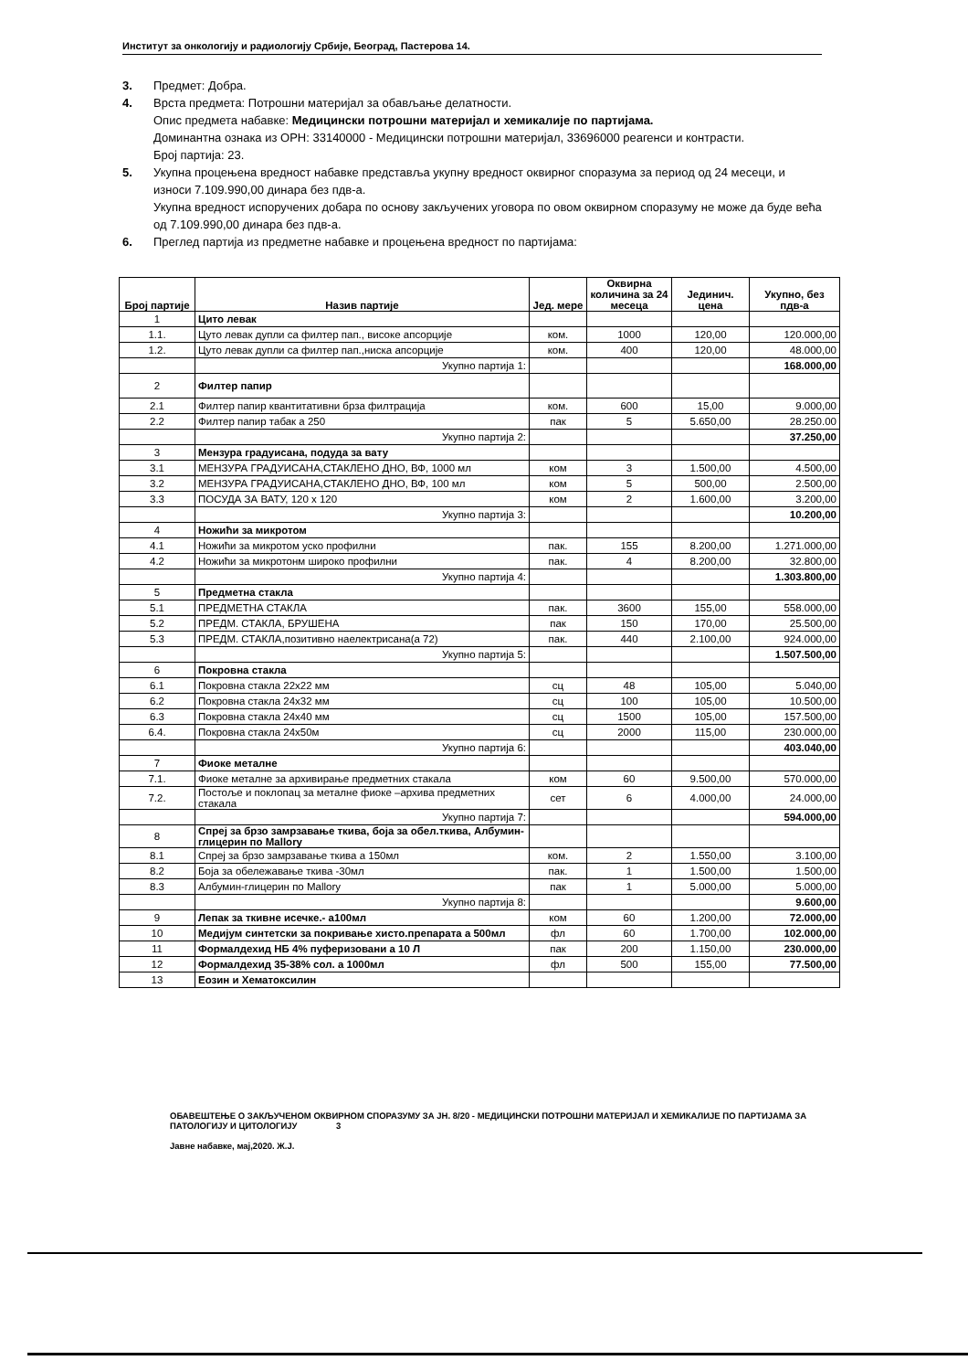Институт за онкологију и радиологију Србије, Београд, Пастерова 14.
3. Предмет: Добра.
4. Врста предмета: Потрошни материјал за обављање делатности.
Опис предмета набавке: Медицински потрошни материјал и хемикалије по партијама.
Доминантна ознака из ОРН: 33140000 - Медицински потрошни материјал, 33696000 реагенси и контрасти.
Број партија: 23.
5. Укупна процењена вредност набавке представља укупну вредност оквирног споразума за период од 24 месеци, и износи 7.109.990,00 динара без пдв-а.
Укупна вредност испоручених добара по основу закључених уговора по овом оквирном споразуму не може да буде већа од 7.109.990,00 динара без пдв-а.
6. Преглед партија из предметне набавке и процењена вредност по партијама:
| Број партије | Назив партије | Јед. мере | Оквирна количина за 24 месеца | Јединич. цена | Укупно, без пдв-а |
| --- | --- | --- | --- | --- | --- |
| 1 | Цито левак | | | | |
| 1.1. | Цуто левак дупли са филтер пап., високе апсорције | ком. | 1000 | 120,00 | 120.000,00 |
| 1.2. | Цуто левак дупли са филтер пап.,ниска апсорције | ком. | 400 | 120,00 | 48.000,00 |
| | Укупно партија 1: | | | | 168.000,00 |
| 2 | Филтер папир | | | | |
| 2.1 | Филтер папир квантитативни брза филтрација | ком. | 600 | 15,00 | 9.000,00 |
| 2.2 | Филтер папир табак а 250 | пак | 5 | 5.650,00 | 28.250.00 |
| | Укупно партија 2: | | | | 37.250,00 |
| 3 | Мензура градуисана, подуда за вату | | | | |
| 3.1 | МЕНЗУРА ГРАДУИСАНА,СТАКЛЕНО ДНО, ВФ, 1000 мл | ком | 3 | 1.500,00 | 4.500,00 |
| 3.2 | МЕНЗУРА ГРАДУИСАНА,СТАКЛЕНО ДНО, ВФ, 100 мл | ком | 5 | 500,00 | 2.500,00 |
| 3.3 | ПОСУДА ЗА ВАТУ, 120 x 120 | ком | 2 | 1.600,00 | 3.200,00 |
| | Укупно партија 3: | | | | 10.200,00 |
| 4 | Ножићи за микротом | | | | |
| 4.1 | Ножићи за микротом уско профилни | пак. | 155 | 8.200,00 | 1.271.000,00 |
| 4.2 | Ножићи за микротонм широко профилни | пак. | 4 | 8.200,00 | 32.800,00 |
| | Укупно партија 4: | | | | 1.303.800,00 |
| 5 | Предметна стакла | | | | |
| 5.1 | ПРЕДМЕТНА СТАКЛА | пак. | 3600 | 155,00 | 558.000,00 |
| 5.2 | ПРЕДМ. СТАКЛА, БРУШЕНА | пак | 150 | 170,00 | 25.500,00 |
| 5.3 | ПРЕДМ. СТАКЛА,позитивно наелектрисана(а 72) | пак. | 440 | 2.100,00 | 924.000,00 |
| | Укупно партија 5: | | | | 1.507.500,00 |
| 6 | Покровна стакла | | | | |
| 6.1 | Покровна стакла 22x22 мм | сц | 48 | 105,00 | 5.040,00 |
| 6.2 | Покровна стакла 24x32 мм | сц | 100 | 105,00 | 10.500,00 |
| 6.3 | Покровна стакла 24x40 мм | сц | 1500 | 105,00 | 157.500,00 |
| 6.4. | Покровна стакла 24x50м | сц | 2000 | 115,00 | 230.000,00 |
| | Укупно партија 6: | | | | 403.040,00 |
| 7 | Фиоке металне | | | | |
| 7.1. | Фиоке металне за архивирање предметних стакала | ком | 60 | 9.500,00 | 570.000,00 |
| 7.2. | Постоље и поклопац за металне фиоке –архива предметних стакала | сет | 6 | 4.000,00 | 24.000,00 |
| | Укупно партија 7: | | | | 594.000,00 |
| 8 | Спреј за брзо замрзавање ткива, боја за обел.ткива, Албумин-глицерин по Mallory | | | | |
| 8.1 | Спреј за брзо замрзавање ткива а 150мл | ком. | 2 | 1.550,00 | 3.100,00 |
| 8.2 | Боја за обележавање ткива -30мл | пак. | 1 | 1.500,00 | 1.500,00 |
| 8.3 | Албумин-глицерин по Mallory | пак | 1 | 5.000,00 | 5.000,00 |
| | Укупно партија 8: | | | | 9.600,00 |
| 9 | Лепак за ткивне исечке.- а100мл | ком | 60 | 1.200,00 | 72.000,00 |
| 10 | Медијум синтетски за покривање хисто.препарата а 500мл | фл | 60 | 1.700,00 | 102.000,00 |
| 11 | Формалдехид НБ 4% пуферизовани а 10 Л | пак | 200 | 1.150,00 | 230.000,00 |
| 12 | Формалдехид 35-38% сол. а 1000мл | фл | 500 | 155,00 | 77.500,00 |
| 13 | Еозин и Хематоксилин | | | | |
ОБАВЕШТЕЊЕ О ЗАКЉУЧЕНОМ ОКВИРНОМ СПОРАЗУМУ ЗА ЈН. 8/20 - МЕДИЦИНСКИ ПОТРОШНИ МАТЕРИЈАЛ И ХЕМИКАЛИЈЕ ПО ПАРТИЈАМА ЗА ПАТОЛОГИЈУ И ЦИТОЛОГИЈУ 3
Јавне набавке, мај,2020. Ж.Ј.